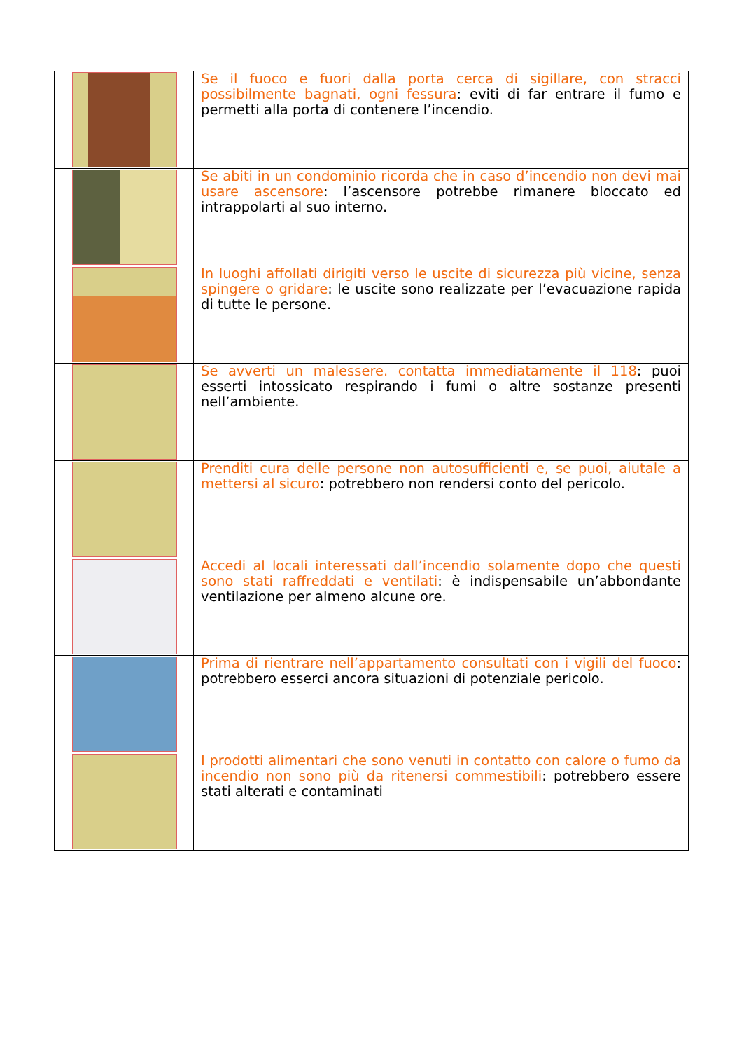| | Se il fuoco e fuori dalla porta cerca di sigillare, con stracci possibilmente bagnati, ogni fessura : eviti di far entrare il fumo e permetti alla porta di contenere l’incendio. |
| | Se abiti in un condominio ricorda che in caso d’incendio non devi mai usare ascensore : l’ascensore potrebbe rimanere bloccato ed intrappolarti al suo interno. |
| | In luoghi affollati dirigiti verso le uscite di sicurezza più vicine, senza spingere o gridare : le uscite sono realizzate per l’evacuazione rapida di tutte le persone. |
| | Se avverti un malessere. contatta immediatamente il 118 : puoi esserti intossicato respirando i fumi o altre sostanze presenti nell’ambiente. |
| | Prenditi cura delle persone non autosufficienti e, se puoi, aiutale a mettersi al sicuro : potrebbero non rendersi conto del pericolo. |
| | Accedi al locali interessati dall’incendio solamente dopo che questi sono stati raffreddati e ventilati : è indispensabile un’abbondante ventilazione per almeno alcune ore. |
| | Prima di rientrare nell’appartamento consultati con i vigili del fuoco : potrebbero esserci ancora situazioni di potenziale pericolo. |
| | I prodotti alimentari che sono venuti in contatto con calore o fumo da incendio non sono più da ritenersi commestibili : potrebbero essere stati alterati e contaminati |